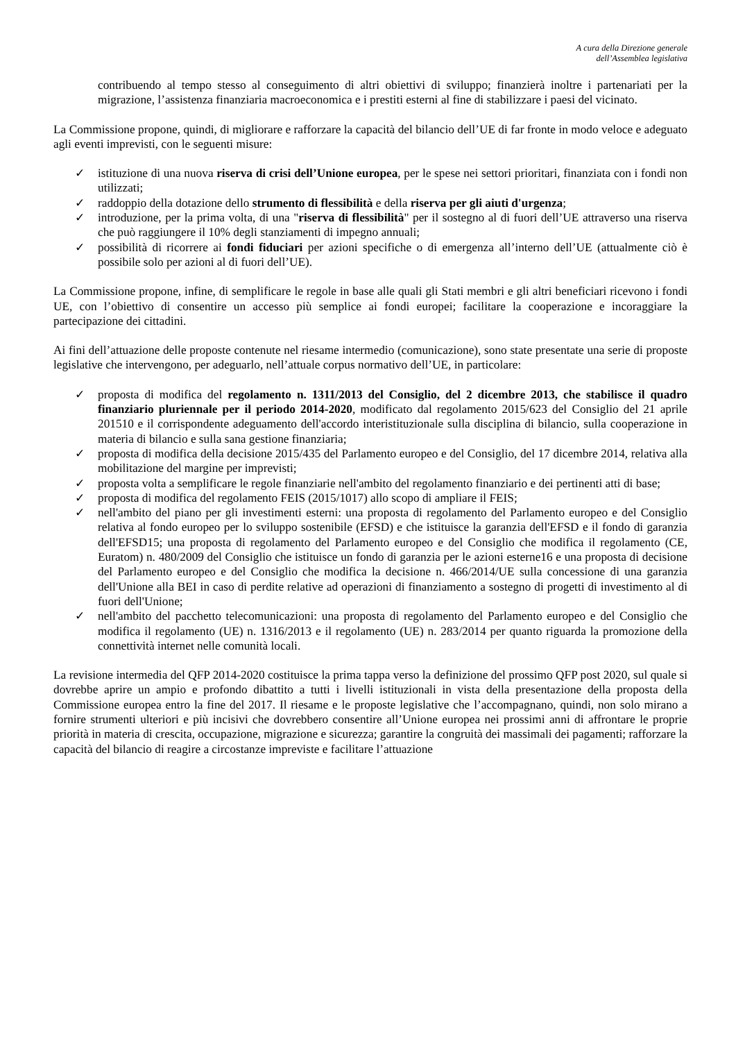A cura della Direzione generale
dell’Assemblea legislativa
contribuendo al tempo stesso al conseguimento di altri obiettivi di sviluppo; finanzierà inoltre i partenariati per la migrazione, l’assistenza finanziaria macroeconomica e i prestiti esterni al fine di stabilizzare i paesi del vicinato.
La Commissione propone, quindi, di migliorare e rafforzare la capacità del bilancio dell’UE di far fronte in modo veloce e adeguato agli eventi imprevisti, con le seguenti misure:
✓ istituzione di una nuova riserva di crisi dell’Unione europea, per le spese nei settori prioritari, finanziata con i fondi non utilizzati;
✓ raddoppio della dotazione dello strumento di flessibilità e della riserva per gli aiuti d'urgenza;
✓ introduzione, per la prima volta, di una "riserva di flessibilità" per il sostegno al di fuori dell’UE attraverso una riserva che può raggiungere il 10% degli stanziamenti di impegno annuali;
✓ possibilità di ricorrere ai fondi fiduciari per azioni specifiche o di emergenza all’interno dell’UE (attualmente ciò è possibile solo per azioni al di fuori dell’UE).
La Commissione propone, infine, di semplificare le regole in base alle quali gli Stati membri e gli altri beneficiari ricevono i fondi UE, con l’obiettivo di consentire un accesso più semplice ai fondi europei; facilitare la cooperazione e incoraggiare la partecipazione dei cittadini.
Ai fini dell’attuazione delle proposte contenute nel riesame intermedio (comunicazione), sono state presentate una serie di proposte legislative che intervengono, per adeguarlo, nell’attuale corpus normativo dell’UE, in particolare:
✓ proposta di modifica del regolamento n. 1311/2013 del Consiglio, del 2 dicembre 2013, che stabilisce il quadro finanziario pluriennale per il periodo 2014-2020, modificato dal regolamento 2015/623 del Consiglio del 21 aprile 201510 e il corrispondente adeguamento dell'accordo interistituzionale sulla disciplina di bilancio, sulla cooperazione in materia di bilancio e sulla sana gestione finanziaria;
✓ proposta di modifica della decisione 2015/435 del Parlamento europeo e del Consiglio, del 17 dicembre 2014, relativa alla mobilitazione del margine per imprevisti;
✓ proposta volta a semplificare le regole finanziarie nell'ambito del regolamento finanziario e dei pertinenti atti di base;
✓ proposta di modifica del regolamento FEIS (2015/1017) allo scopo di ampliare il FEIS;
✓ nell'ambito del piano per gli investimenti esterni: una proposta di regolamento del Parlamento europeo e del Consiglio relativa al fondo europeo per lo sviluppo sostenibile (EFSD) e che istituisce la garanzia dell'EFSD e il fondo di garanzia dell'EFSD15; una proposta di regolamento del Parlamento europeo e del Consiglio che modifica il regolamento (CE, Euratom) n. 480/2009 del Consiglio che istituisce un fondo di garanzia per le azioni esterne16 e una proposta di decisione del Parlamento europeo e del Consiglio che modifica la decisione n. 466/2014/UE sulla concessione di una garanzia dell'Unione alla BEI in caso di perdite relative ad operazioni di finanziamento a sostegno di progetti di investimento al di fuori dell'Unione;
✓ nell'ambito del pacchetto telecomunicazioni: una proposta di regolamento del Parlamento europeo e del Consiglio che modifica il regolamento (UE) n. 1316/2013 e il regolamento (UE) n. 283/2014 per quanto riguarda la promozione della connettività internet nelle comunità locali.
La revisione intermedia del QFP 2014-2020 costituisce la prima tappa verso la definizione del prossimo QFP post 2020, sul quale si dovrebbe aprire un ampio e profondo dibattito a tutti i livelli istituzionali in vista della presentazione della proposta della Commissione europea entro la fine del 2017. Il riesame e le proposte legislative che l’accompagnano, quindi, non solo mirano a fornire strumenti ulteriori e più incisivi che dovrebbero consentire all’Unione europea nei prossimi anni di affrontare le proprie priorità in materia di crescita, occupazione, migrazione e sicurezza; garantire la congruità dei massimali dei pagamenti; rafforzare la capacità del bilancio di reagire a circostanze impreviste e facilitare l’attuazione